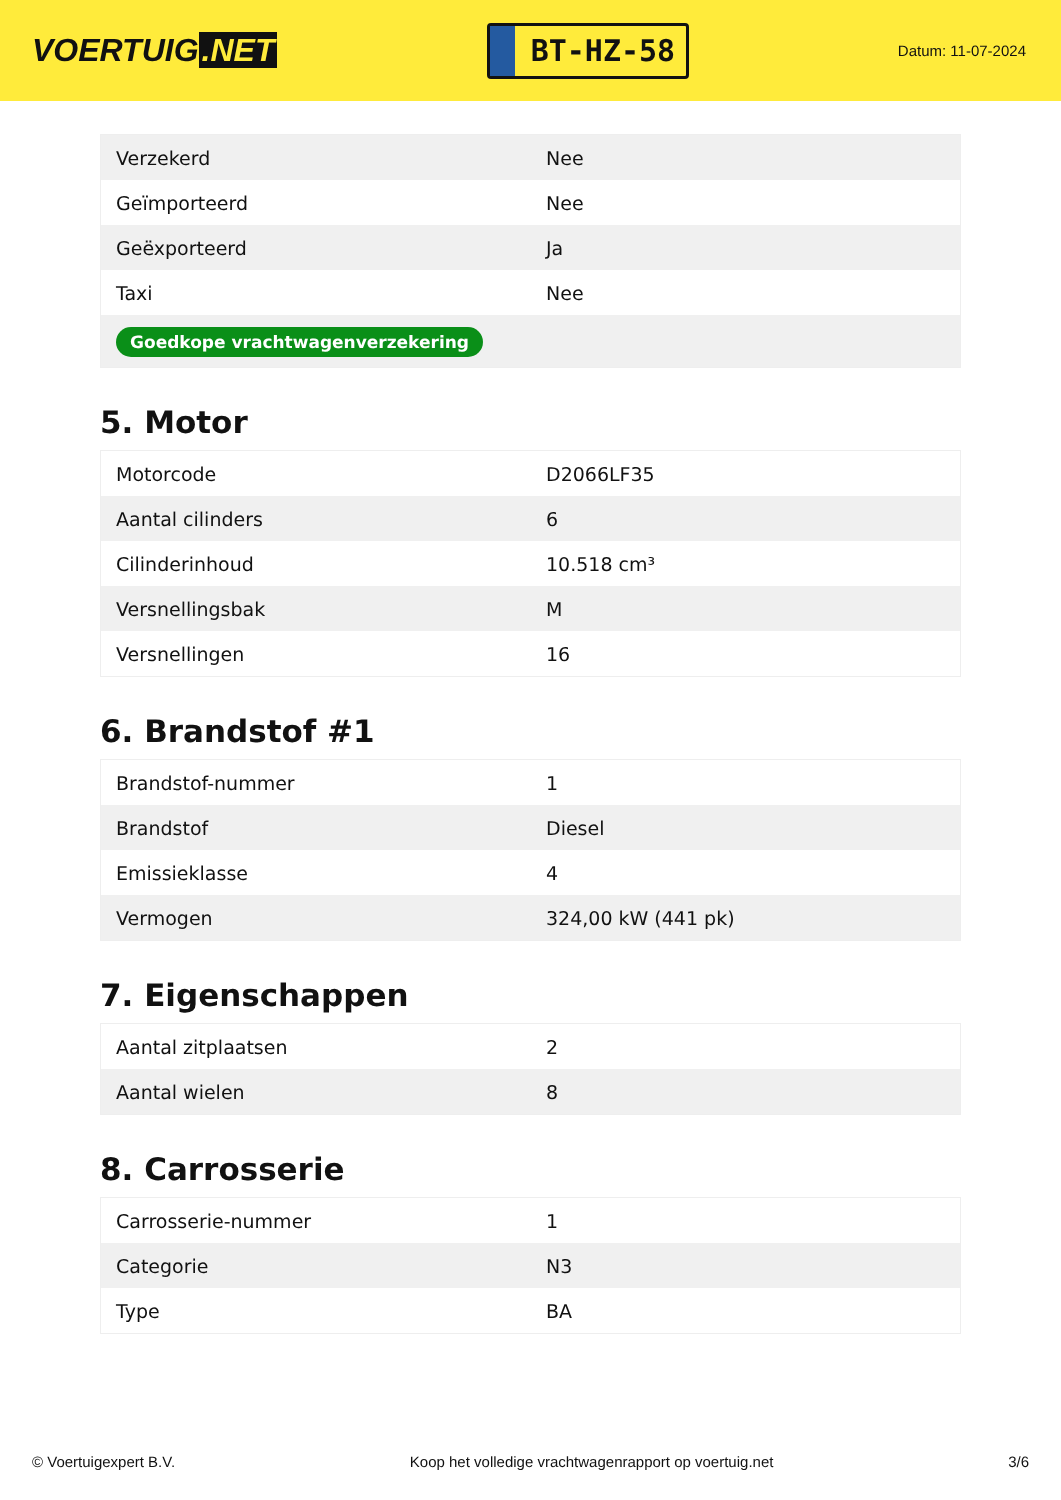VOERTUIG.NET
BT-HZ-58
Datum: 11-07-2024
| Verzekerd | Nee |
| Geïmporteerd | Nee |
| Geëxporteerd | Ja |
| Taxi | Nee |
| Goedkope vrachtwagenverzekering | |
5. Motor
| Motorcode | D2066LF35 |
| Aantal cilinders | 6 |
| Cilinderinhoud | 10.518 cm³ |
| Versnellingsbak | M |
| Versnellingen | 16 |
6. Brandstof #1
| Brandstof-nummer | 1 |
| Brandstof | Diesel |
| Emissieklasse | 4 |
| Vermogen | 324,00 kW (441 pk) |
7. Eigenschappen
| Aantal zitplaatsen | 2 |
| Aantal wielen | 8 |
8. Carrosserie
| Carrosserie-nummer | 1 |
| Categorie | N3 |
| Type | BA |
© Voertuigexpert B.V. Koop het volledige vrachtwagenrapport op voertuig.net 3/6